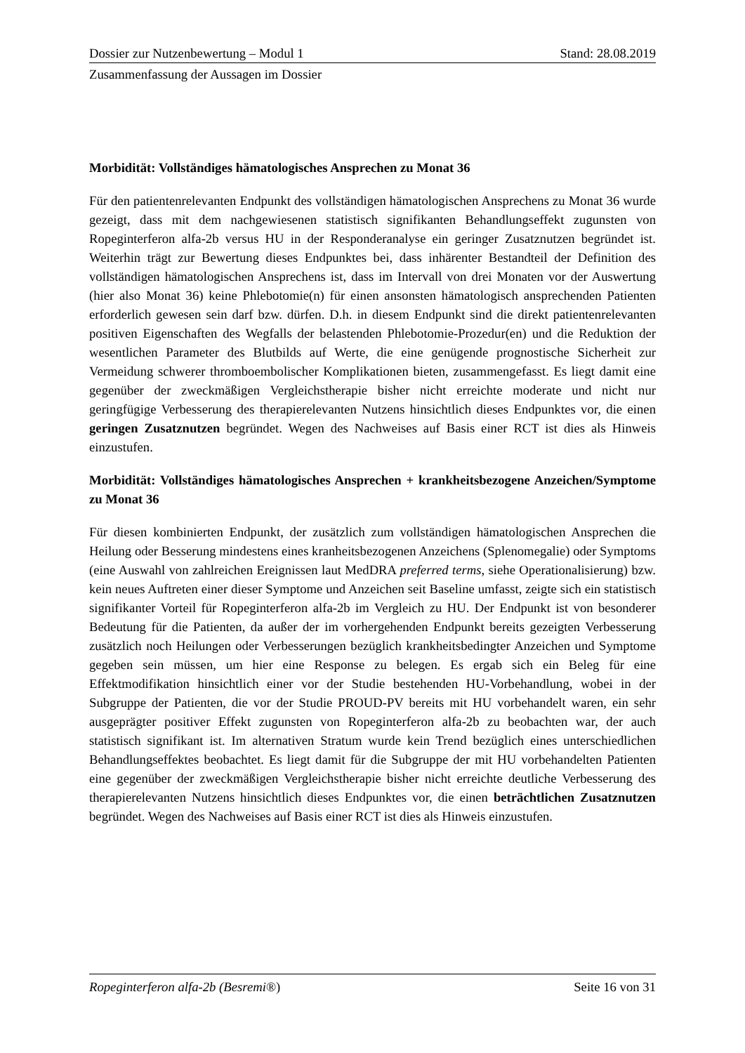Dossier zur Nutzenbewertung – Modul 1 Stand: 28.08.2019
Zusammenfassung der Aussagen im Dossier
Morbidität: Vollständiges hämatologisches Ansprechen zu Monat 36
Für den patientenrelevanten Endpunkt des vollständigen hämatologischen Ansprechens zu Monat 36 wurde gezeigt, dass mit dem nachgewiesenen statistisch signifikanten Behandlungseffekt zugunsten von Ropeginterferon alfa-2b versus HU in der Responderanalyse ein geringer Zusatznutzen begründet ist. Weiterhin trägt zur Bewertung dieses Endpunktes bei, dass inhärenter Bestandteil der Definition des vollständigen hämatologischen Ansprechens ist, dass im Intervall von drei Monaten vor der Auswertung (hier also Monat 36) keine Phlebotomie(n) für einen ansonsten hämatologisch ansprechenden Patienten erforderlich gewesen sein darf bzw. dürfen. D.h. in diesem Endpunkt sind die direkt patientenrelevanten positiven Eigenschaften des Wegfalls der belastenden Phlebotomie-Prozedur(en) und die Reduktion der wesentlichen Parameter des Blutbilds auf Werte, die eine genügende prognostische Sicherheit zur Vermeidung schwerer thromboembolischer Komplikationen bieten, zusammengefasst. Es liegt damit eine gegenüber der zweckmäßigen Vergleichstherapie bisher nicht erreichte moderate und nicht nur geringfügige Verbesserung des therapierelevanten Nutzens hinsichtlich dieses Endpunktes vor, die einen geringen Zusatznutzen begründet. Wegen des Nachweises auf Basis einer RCT ist dies als Hinweis einzustufen.
Morbidität: Vollständiges hämatologisches Ansprechen + krankheitsbezogene Anzeichen/Symptome zu Monat 36
Für diesen kombinierten Endpunkt, der zusätzlich zum vollständigen hämatologischen Ansprechen die Heilung oder Besserung mindestens eines kranheitsbezogenen Anzeichens (Splenomegalie) oder Symptoms (eine Auswahl von zahlreichen Ereignissen laut MedDRA preferred terms, siehe Operationalisierung) bzw. kein neues Auftreten einer dieser Symptome und Anzeichen seit Baseline umfasst, zeigte sich ein statistisch signifikanter Vorteil für Ropeginterferon alfa-2b im Vergleich zu HU. Der Endpunkt ist von besonderer Bedeutung für die Patienten, da außer der im vorhergehenden Endpunkt bereits gezeigten Verbesserung zusätzlich noch Heilungen oder Verbesserungen bezüglich krankheitsbedingter Anzeichen und Symptome gegeben sein müssen, um hier eine Response zu belegen. Es ergab sich ein Beleg für eine Effektmodifikation hinsichtlich einer vor der Studie bestehenden HU-Vorbehandlung, wobei in der Subgruppe der Patienten, die vor der Studie PROUD-PV bereits mit HU vorbehandelt waren, ein sehr ausgeprägter positiver Effekt zugunsten von Ropeginterferon alfa-2b zu beobachten war, der auch statistisch signifikant ist. Im alternativen Stratum wurde kein Trend bezüglich eines unterschiedlichen Behandlungseffektes beobachtet. Es liegt damit für die Subgruppe der mit HU vorbehandelten Patienten eine gegenüber der zweckmäßigen Vergleichstherapie bisher nicht erreichte deutliche Verbesserung des therapierelevanten Nutzens hinsichtlich dieses Endpunktes vor, die einen beträchtlichen Zusatznutzen begründet. Wegen des Nachweises auf Basis einer RCT ist dies als Hinweis einzustufen.
Ropeginterferon alfa-2b (Besremi®) Seite 16 von 31